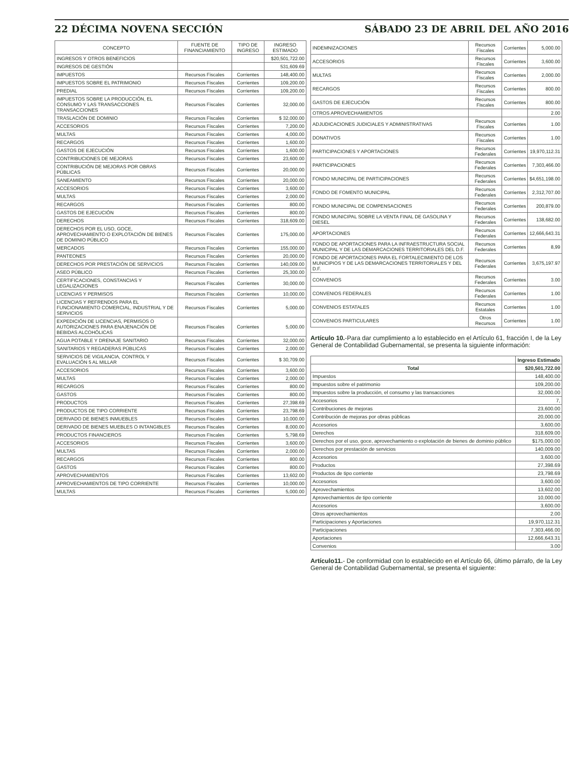22 DÉCIMA NOVENA SECCIÓN SÁBADO 23 DE ABRIL DEL AÑO 2016
| CONCEPTO | FUENTE DE FINANCIAMIENTO | TIPO DE INGRESO | INGRESO ESTIMADO |
| --- | --- | --- | --- |
| INGRESOS Y OTROS BENEFICIOS | | | $20,501,722.00 |
| INGRESOS DE GESTIÓN | | | 531,609.69 |
| IMPUESTOS | Recursos Fiscales | Corrientes | 148,400.00 |
| IMPUESTOS SOBRE EL PATRIMONIO | Recursos Fiscales | Corrientes | 109,200.00 |
| PREDIAL | Recursos Fiscales | Corrientes | 109,200.00 |
| IMPUESTOS SOBRE LA PRODUCCIÓN, EL CONSUMO Y LAS TRANSACCIONES TRANSACCIONES | Recursos Fiscales | Corrientes | 32,000.00 |
| TRASLACIÓN DE DOMINIO | Recursos Fiscales | Corrientes | $ 32,000.00 |
| ACCESORIOS | Recursos Fiscales | Corrientes | 7,200.00 |
| MULTAS | Recursos Fiscales | Corrientes | 4,000.00 |
| RECARGOS | Recursos Fiscales | Corrientes | 1,600.00 |
| GASTOS DE EJECUCIÓN | Recursos Fiscales | Corrientes | 1,600.00 |
| CONTRIBUCIONES DE MEJORAS | Recursos Fiscales | Corrientes | 23,600.00 |
| CONTRIBUCIÓN DE MEJORAS POR OBRAS PÚBLICAS | Recursos Fiscales | Corrientes | 20,000.00 |
| SANEAMIENTO | Recursos Fiscales | Corrientes | 20,000.00 |
| ACCESORIOS | Recursos Fiscales | Corrientes | 3,600.00 |
| MULTAS | Recursos Fiscales | Corrientes | 2,000.00 |
| RECARGOS | Recursos Fiscales | Corrientes | 800.00 |
| GASTOS DE EJECUCIÓN | Recursos Fiscales | Corrientes | 800.00 |
| DERECHOS | Recursos Fiscales | Corrientes | 318,609.00 |
| DERECHOS POR EL USO, GOCE, APROVECHAMIENTO O EXPLOTACIÓN DE BIENES DE DOMINIO PÚBLICO | Recursos Fiscales | Corrientes | 175,000.00 |
| MERCADOS | Recursos Fiscales | Corrientes | 155,000.00 |
| PANTEONES | Recursos Fiscales | Corrientes | 20,000.00 |
| DERECHOS POR PRESTACIÓN DE SERVICIOS | Recursos Fiscales | Corrientes | 140,009.00 |
| ASEO PÚBLICO | Recursos Fiscales | Corrientes | 25,300.00 |
| CERTIFICACIONES, CONSTANCIAS Y LEGALIZACIONES | Recursos Fiscales | Corrientes | 30,000.00 |
| LICENCIAS Y PERMISOS | Recursos Fiscales | Corrientes | 10,000.00 |
| LICENCIAS Y REFRENDOS PARA EL FUNCIONAMIENTO COMERCIAL, INDUSTRIAL Y DE SERVICIOS | Recursos Fiscales | Corrientes | 5,000.00 |
| EXPEDICIÓN DE LICENCIAS, PERMISOS O AUTORIZACIONES PARA ENAJENACIÓN DE BEBIDAS ALCOHÓLICAS | Recursos Fiscales | Corrientes | 5,000.00 |
| AGUA POTABLE Y DRENAJE SANITARIO | Recursos Fiscales | Corrientes | 32,000.00 |
| SANITARIOS Y REGADERAS PÚBLICAS | Recursos Fiscales | Corrientes | 2,000.00 |
| SERVICIOS DE VIGILANCIA, CONTROL Y EVALUACIÓN 5 AL MILLAR | Recursos Fiscales | Corrientes | $ 30,709.00 |
| ACCESORIOS | Recursos Fiscales | Corrientes | 3,600.00 |
| MULTAS | Recursos Fiscales | Corrientes | 2,000.00 |
| RECARGOS | Recursos Fiscales | Corrientes | 800.00 |
| GASTOS | Recursos Fiscales | Corrientes | 800.00 |
| PRODUCTOS | Recursos Fiscales | Corrientes | 27,398.69 |
| PRODUCTOS DE TIPO CORRIENTE | Recursos Fiscales | Corrientes | 23,798.69 |
| DERIVADO DE BIENES INMUEBLES | Recursos Fiscales | Corrientes | 10,000.00 |
| DERIVADO DE BIENES MUEBLES O INTANGIBLES | Recursos Fiscales | Corrientes | 8,000.00 |
| PRODUCTOS FINANCIEROS | Recursos Fiscales | Corrientes | 5,798.69 |
| ACCESORIOS | Recursos Fiscales | Corrientes | 3,600.00 |
| MULTAS | Recursos Fiscales | Corrientes | 2,000.00 |
| RECARGOS | Recursos Fiscales | Corrientes | 800.00 |
| GASTOS | Recursos Fiscales | Corrientes | 800.00 |
| APROVECHAMIENTOS | Recursos Fiscales | Corrientes | 13,602.00 |
| APROVECHAMIENTOS DE TIPO CORRIENTE | Recursos Fiscales | Corrientes | 10,000.00 |
| MULTAS | Recursos Fiscales | Corrientes | 5,000.00 |
| INDEMNIZACIONES | Recursos Fiscales | Corrientes | 5,000.00 |
| ACCESORIOS | Recursos Fiscales | Corrientes | 3,600.00 |
| MULTAS | Recursos Fiscales | Corrientes | 2,000.00 |
| RECARGOS | Recursos Fiscales | Corrientes | 800.00 |
| GASTOS DE EJECUCIÓN | Recursos Fiscales | Corrientes | 800.00 |
| OTROS APROVECHAMIENTOS | | | 2.00 |
| ADJUDICACIONES JUDICIALES Y ADMINISTRATIVAS | Recursos Fiscales | Corrientes | 1.00 |
| DONATIVOS | Recursos Fiscales | Corrientes | 1.00 |
| PARTICIPACIONES Y APORTACIONES | Recursos Federales | Corrientes | 19,970,112.31 |
| PARTICIPACIONES | Recursos Federales | Corrientes | 7,303,466.00 |
| FONDO MUNICIPAL DE PARTICIPACIONES | Recursos Federales | Corrientes | $4,651,198.00 |
| FONDO DE FOMENTO MUNICIPAL | Recursos Federales | Corrientes | 2,312,707.00 |
| FONDO MUNICIPAL DE COMPENSACIONES | Recursos Federales | Corrientes | 200,879.00 |
| FONDO MUNICIPAL SOBRE LA VENTA FINAL DE GASOLINA Y DIESEL | Recursos Federales | Corrientes | 138,682.00 |
| APORTACIONES | Recursos Federales | Corrientes | 12,666,643.31 |
| FONDO DE APORTACIONES PARA LA INFRAESTRUCTURA SOCIAL MUNICIPAL Y DE LAS DEMARCACIONES TERRITORIALES DEL D.F. | Recursos Federales | Corrientes | 8,99 |
| FONDO DE APORTACIONES PARA EL FORTALECIMIENTO DE LOS MUNICIPIOS Y DE LAS DEMARCACIONES TERRITORIALES Y DEL D.F. | Recursos Federales | Corrientes | 3,675,197.97 |
| CONVENIOS | Recursos Federales | Corrientes | 3.00 |
| CONVENIOS FEDERALES | Recursos Federales | Corrientes | 1.00 |
| CONVENIOS ESTATALES | Recursos Estatales | Corrientes | 1.00 |
| CONVENIOS PARTICULARES | Otros Recursos | Corrientes | 1.00 |
Artículo 10.-Para dar cumplimiento a lo establecido en el Artículo 61, fracción I, de la Ley General de Contabilidad Gubernamental, se presenta la siguiente información:
| | Ingreso Estimado |
| --- | --- |
| Total | $20,501,722.00 |
| Impuestos | 148,400.00 |
| Impuestos sobre el patrimonio | 109,200.00 |
| Impuestos sobre la producción, el consumo y las transacciones | 32,000.00 |
| Accesorios | 7, |
| Contribuciones de mejoras | 23,600.00 |
| Contribución de mejoras por obras públicas | 20,000.00 |
| Accesorios | 3,600.00 |
| Derechos | 318,609.00 |
| Derechos por el uso, goce, aprovechamiento o explotación de bienes de dominio público | $175,000.00 |
| Derechos por prestación de servicios | 140,009.00 |
| Accesorios | 3,600.00 |
| Productos | 27,398.69 |
| Productos de tipo corriente | 23,798.69 |
| Accesorios | 3,600.00 |
| Aprovechamientos | 13,602.00 |
| Aprovechamientos de tipo corriente | 10,000.00 |
| Accesorios | 3,600.00 |
| Otros aprovechamientos | 2.00 |
| Participaciones y Aportaciones | 19,970,112.31 |
| Participaciones | 7,303,466.00 |
| Aportaciones | 12,666,643.31 |
| Convenios | 3.00 |
Artículo11.- De conformidad con lo establecido en el Artículo 66, último párrafo, de la Ley General de Contabilidad Gubernamental, se presenta el siguiente: